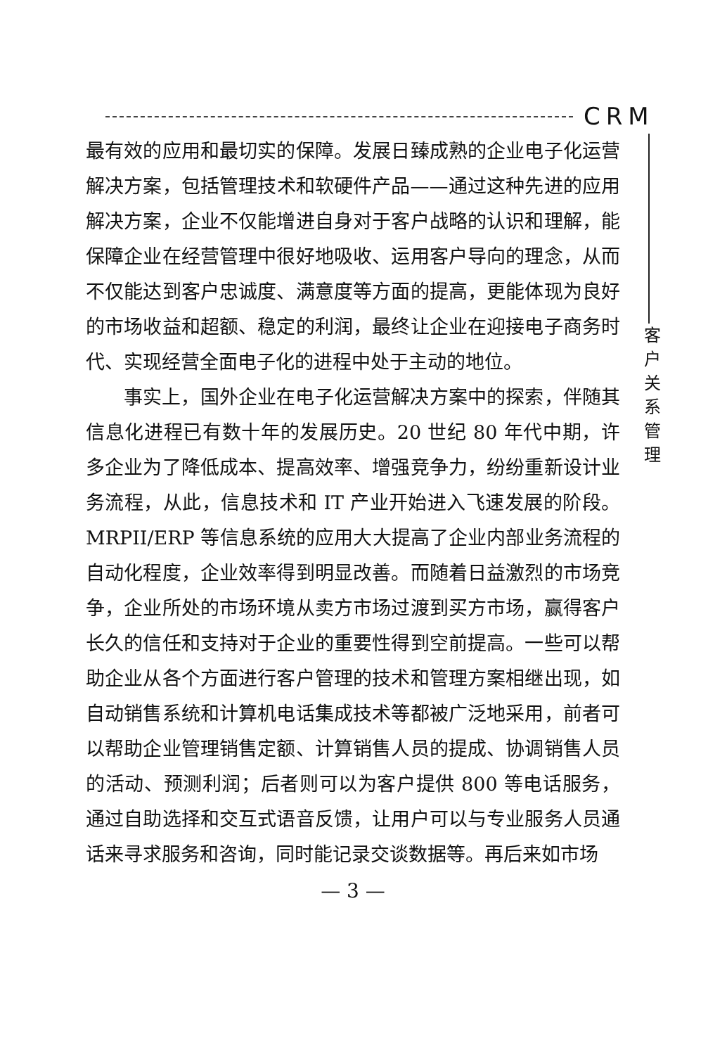CRM
最有效的应用和最切实的保障。发展日臻成熟的企业电子化运营解决方案，包括管理技术和软硬件产品——通过这种先进的应用解决方案，企业不仅能增进自身对于客户战略的认识和理解，能保障企业在经营管理中很好地吸收、运用客户导向的理念，从而不仅能达到客户忠诚度、满意度等方面的提高，更能体现为良好的市场收益和超额、稳定的利润，最终让企业在迎接电子商务时代、实现经营全面电子化的进程中处于主动的地位。
事实上，国外企业在电子化运营解决方案中的探索，伴随其信息化进程已有数十年的发展历史。20 世纪 80 年代中期，许多企业为了降低成本、提高效率、增强竞争力，纷纷重新设计业务流程，从此，信息技术和 IT 产业开始进入飞速发展的阶段。MRPII/ERP 等信息系统的应用大大提高了企业内部业务流程的自动化程度，企业效率得到明显改善。而随着日益激烈的市场竞争，企业所处的市场环境从卖方市场过渡到买方市场，赢得客户长久的信任和支持对于企业的重要性得到空前提高。一些可以帮助企业从各个方面进行客户管理的技术和管理方案相继出现，如自动销售系统和计算机电话集成技术等都被广泛地采用，前者可以帮助企业管理销售定额、计算销售人员的提成、协调销售人员的活动、预测利润；后者则可以为客户提供 800 等电话服务，通过自助选择和交互式语音反馈，让用户可以与专业服务人员通话来寻求服务和咨询，同时能记录交谈数据等。再后来如市场
客
户
关
系
管
理
— 3 —